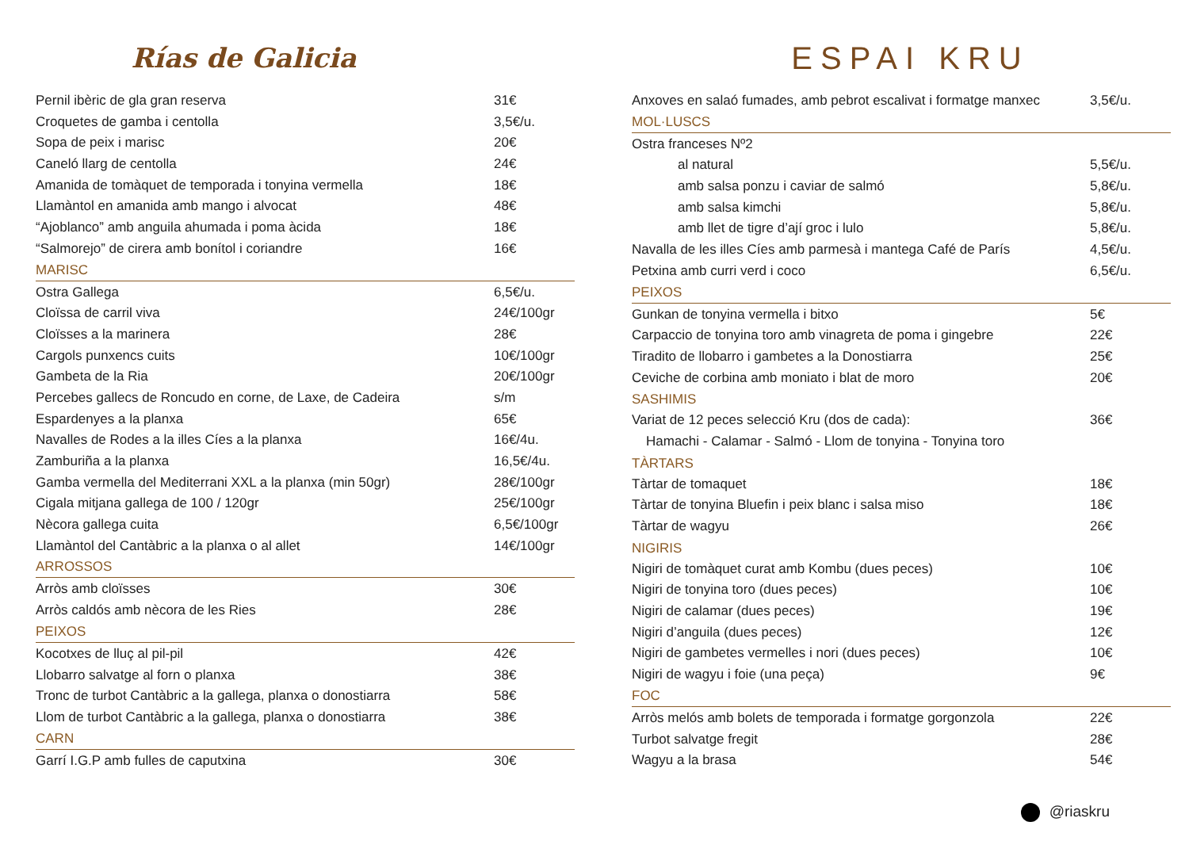Rías de Galicia
Pernil ibèric de gla gran reserva 31€
Croquetes de gamba i centolla 3,5€/u.
Sopa de peix i marisc 20€
Caneló llarg de centolla 24€
Amanida de tomàquet de temporada i tonyina vermella 18€
Llamàntol en amanida amb mango i alvocat 48€
“Ajoblanco” amb anguila ahumada i poma àcida 18€
“Salmorejo” de cirera amb bonítol i coriandre 16€
MARISC
Ostra Gallega 6,5€/u.
Cloïssa de carril viva 24€/100gr
Cloïsses a la marinera 28€
Cargols punxencs cuits 10€/100gr
Gambeta de la Ria 20€/100gr
Percebes gallecs de Roncudo en corne, de Laxe, de Cadeira s/m
Espardenyes a la planxa 65€
Navalles de Rodes a la illes Cíes a la planxa 16€/4u.
Zamburiña a la planxa 16,5€/4u.
Gamba vermella del Mediterrani XXL a la planxa (min 50gr) 28€/100gr
Cigala mitjana gallega de 100 / 120gr 25€/100gr
Nècora gallega cuita 6,5€/100gr
Llamàntol del Cantàbric a la planxa o al allet 14€/100gr
ARROSSOS
Arròs amb cloïsses 30€
Arròs caldós amb nècora de les Ries 28€
PEIXOS
Kocotxes de lluç al pil-pil 42€
Llobarro salvatge al forn o planxa 38€
Tronc de turbot Cantàbric a la gallega, planxa o donostiarra 58€
Llom de turbot Cantàbric a la gallega, planxa o donostiarra 38€
CARN
Garrí I.G.P amb fulles de caputxina 30€
ESPAI KRU
Anxoves en salaó fumades, amb pebrot escalivat i formatge manxec 3,5€/u.
MOL·LUSCS
Ostra franceses Nº2
al natural 5,5€/u.
amb salsa ponzu i caviar de salmó 5,8€/u.
amb salsa kimchi 5,8€/u.
amb llet de tigre d’ají groc i lulo 5,8€/u.
Navalla de les illes Cíes amb parmesà i mantega Café de París 4,5€/u.
Petxina amb curri verd i coco 6,5€/u.
PEIXOS
Gunkan de tonyina vermella i bitxo 5€
Carpaccio de tonyina toro amb vinagreta de poma i gingebre 22€
Tiradito de llobarro i gambetes a la Donostiarra 25€
Ceviche de corbina amb moniato i blat de moro 20€
SASHIMIS
Variat de 12 peces selecció Kru (dos de cada): 36€
Hamachi - Calamar - Salmó - Llom de tonyina - Tonyina toro
TÀRTARS
Tàrtar de tomaquet 18€
Tàrtar de tonyina Bluefin i peix blanc i salsa miso 18€
Tàrtar de wagyu 26€
NIGIRIS
Nigiri de tomàquet curat amb Kombu (dues peces) 10€
Nigiri de tonyina toro (dues peces) 10€
Nigiri de calamar (dues peces) 19€
Nigiri d’anguila (dues peces) 12€
Nigiri de gambetes vermelles i nori (dues peces) 10€
Nigiri de wagyu i foie (una peça) 9€
FOC
Arròs melós amb bolets de temporada i formatge gorgonzola 22€
Turbot salvatge fregit 28€
Wagyu a la brasa 54€
@riaskru